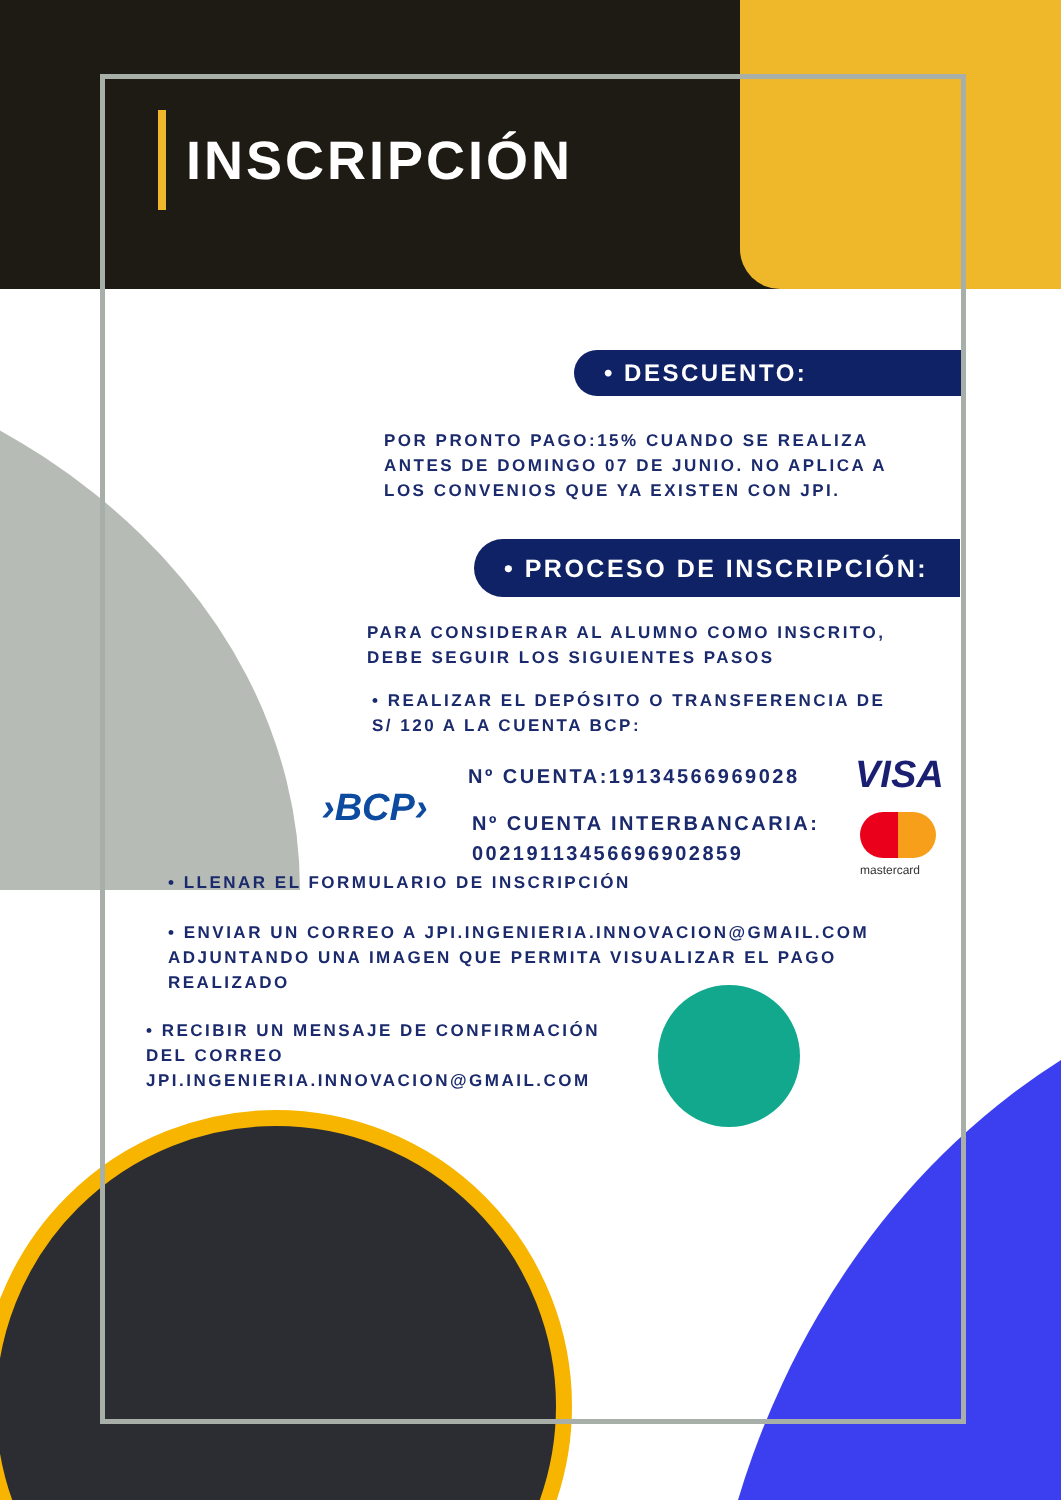INSCRIPCIÓN
• DESCUENTO:
POR PRONTO PAGO:15% CUANDO SE REALIZA ANTES DE DOMINGO 07 DE JUNIO. NO APLICA A LOS CONVENIOS QUE YA EXISTEN CON JPI.
• PROCESO DE INSCRIPCIÓN:
PARA CONSIDERAR AL ALUMNO COMO INSCRITO, DEBE SEGUIR LOS SIGUIENTES PASOS
• REALIZAR EL DEPÓSITO O TRANSFERENCIA DE S/ 120 A LA CUENTA BCP:
Nº CUENTA:19134566969028 VISA
›BCP›
Nº CUENTA INTERBANCARIA:
00219113456696902859
mastercard
• LLENAR EL FORMULARIO DE INSCRIPCIÓN
• ENVIAR UN CORREO A JPI.INGENIERIA.INNOVACION@GMAIL.COM ADJUNTANDO UNA IMAGEN QUE PERMITA VISUALIZAR EL PAGO REALIZADO
• RECIBIR UN MENSAJE DE CONFIRMACIÓN DEL CORREO JPI.INGENIERIA.INNOVACION@GMAIL.COM